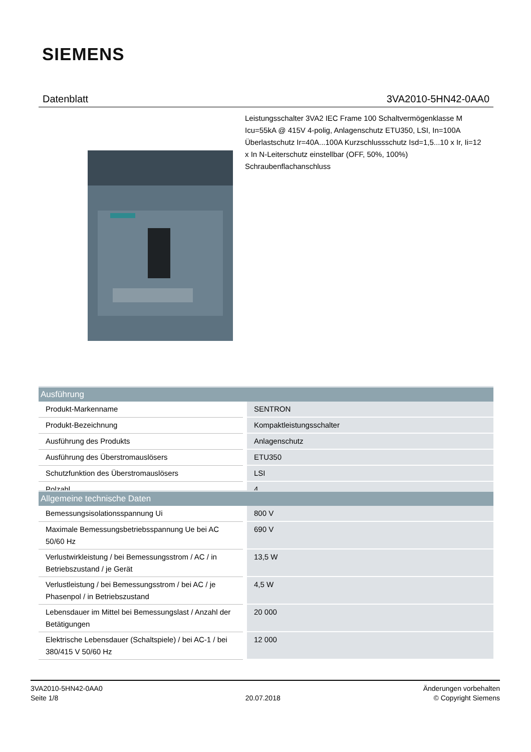SIEMENS
Datenblatt 3VA2010-5HN42-0AA0
Leistungsschalter 3VA2 IEC Frame 100 Schaltvermögenklasse M Icu=55kA @ 415V 4-polig, Anlagenschutz ETU350, LSI, In=100A Überlastschutz Ir=40A...100A Kurzschlussschutz Isd=1,5...10 x Ir, Ii=12 x In N-Leiterschutz einstellbar (OFF, 50%, 100%) Schraubenflachanschluss
| Ausführung | |
| --- | --- |
| Produkt-Markenname | SENTRON |
| Produkt-Bezeichnung | Kompaktleistungsschalter |
| Ausführung des Produkts | Anlagenschutz |
| Ausführung des Überstromauslösers | ETU350 |
| Schutzfunktion des Überstromauslösers | LSI |
| Polzahl | 4 |
| Allgemeine technische Daten | |
| --- | --- |
| Bemessungsisolationsspannung Ui | 800 V |
| Maximale Bemessungsbetriebsspannung Ue bei AC 50/60 Hz | 690 V |
| Verlustwirkleistung / bei Bemessungsstrom / AC / in Betriebszustand / je Gerät | 13,5 W |
| Verlustleistung / bei Bemessungsstrom / bei AC / je Phasenpol / in Betriebszustand | 4,5 W |
| Lebensdauer im Mittel bei Bemessungslast / Anzahl der Betätigungen | 20 000 |
| Elektrische Lebensdauer (Schaltspiele) / bei AC-1 / bei 380/415 V 50/60 Hz | 12 000 |
3VA2010-5HN42-0AA0
Seite 1/8
20.07.2018
Änderungen vorbehalten
© Copyright Siemens